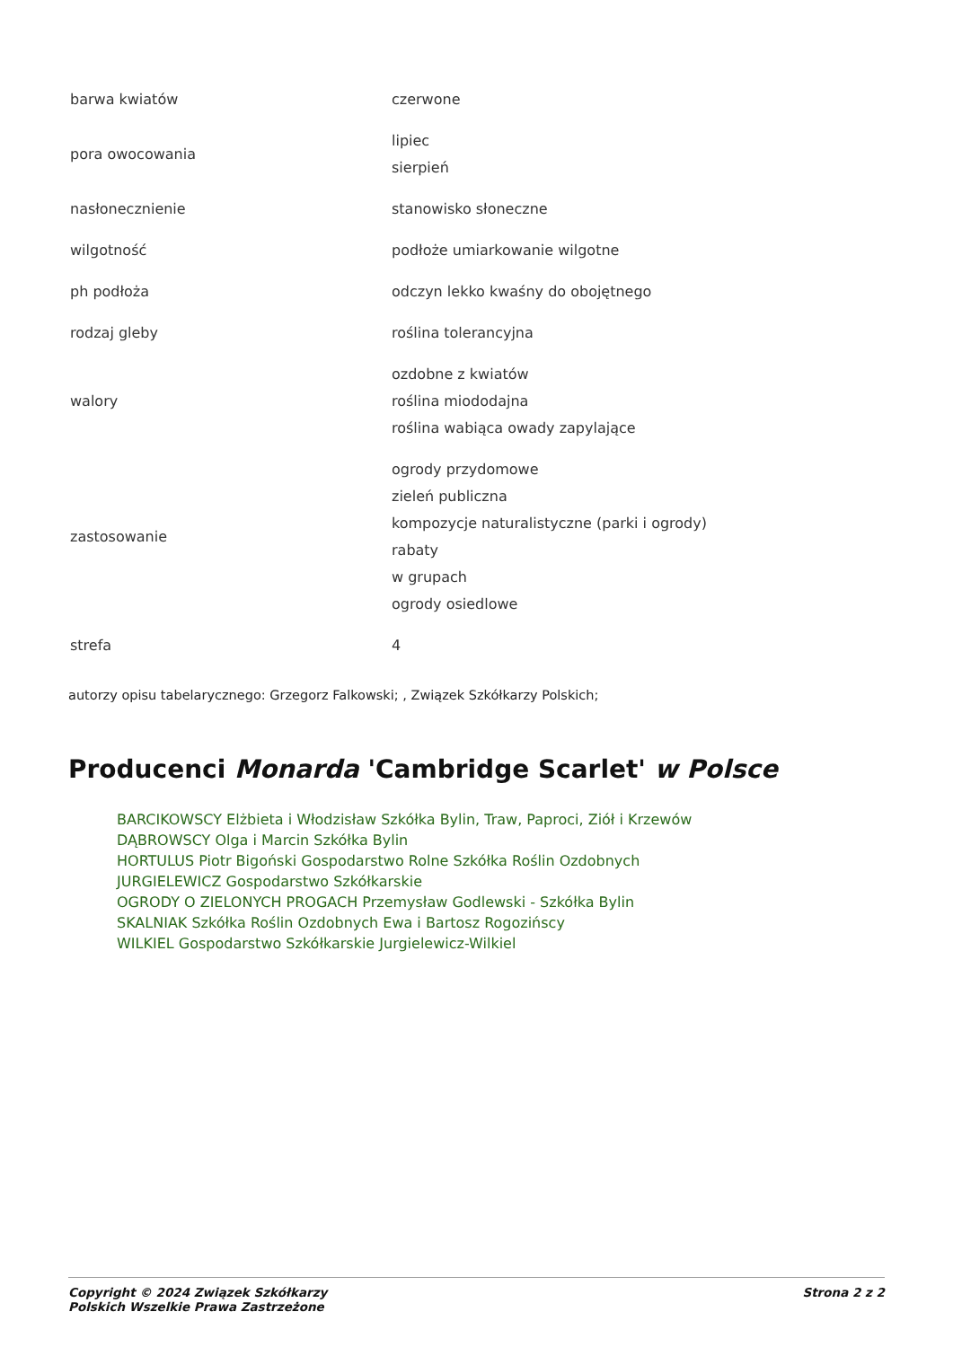| barwa kwiatów | czerwone |
| pora owocowania | lipiec sierpień |
| nasłonecznienie | stanowisko słoneczne |
| wilgotność | podłoże umiarkowanie wilgotne |
| ph podłoża | odczyn lekko kwaśny do obojętnego |
| rodzaj gleby | roślina tolerancyjna |
| walory | ozdobne z kwiatów roślina miododajna roślina wabiąca owady zapylające |
| zastosowanie | ogrody przydomowe zieleń publiczna kompozycje naturalistyczne (parki i ogrody) rabaty w grupach ogrody osiedlowe |
| strefa | 4 |
autorzy opisu tabelarycznego: Grzegorz Falkowski; , Związek Szkółkarzy Polskich;
Producenci Monarda 'Cambridge Scarlet' w Polsce
BARCIKOWSCY Elżbieta i Włodzisław Szkółka Bylin, Traw, Paproci, Ziół i Krzewów
DĄBROWSCY Olga i Marcin Szkółka Bylin
HORTULUS Piotr Bigoński Gospodarstwo Rolne Szkółka Roślin Ozdobnych
JURGIELEWICZ Gospodarstwo Szkółkarskie
OGRODY O ZIELONYCH PROGACH Przemysław Godlewski - Szkółka Bylin
SKALNIAK Szkółka Roślin Ozdobnych Ewa i Bartosz Rogozińscy
WILKIEL Gospodarstwo Szkółkarskie Jurgielewicz-Wilkiel
Copyright © 2024 Związek Szkółkarzy
Polskich Wszelkie Prawa Zastrzeżone
Strona 2 z 2